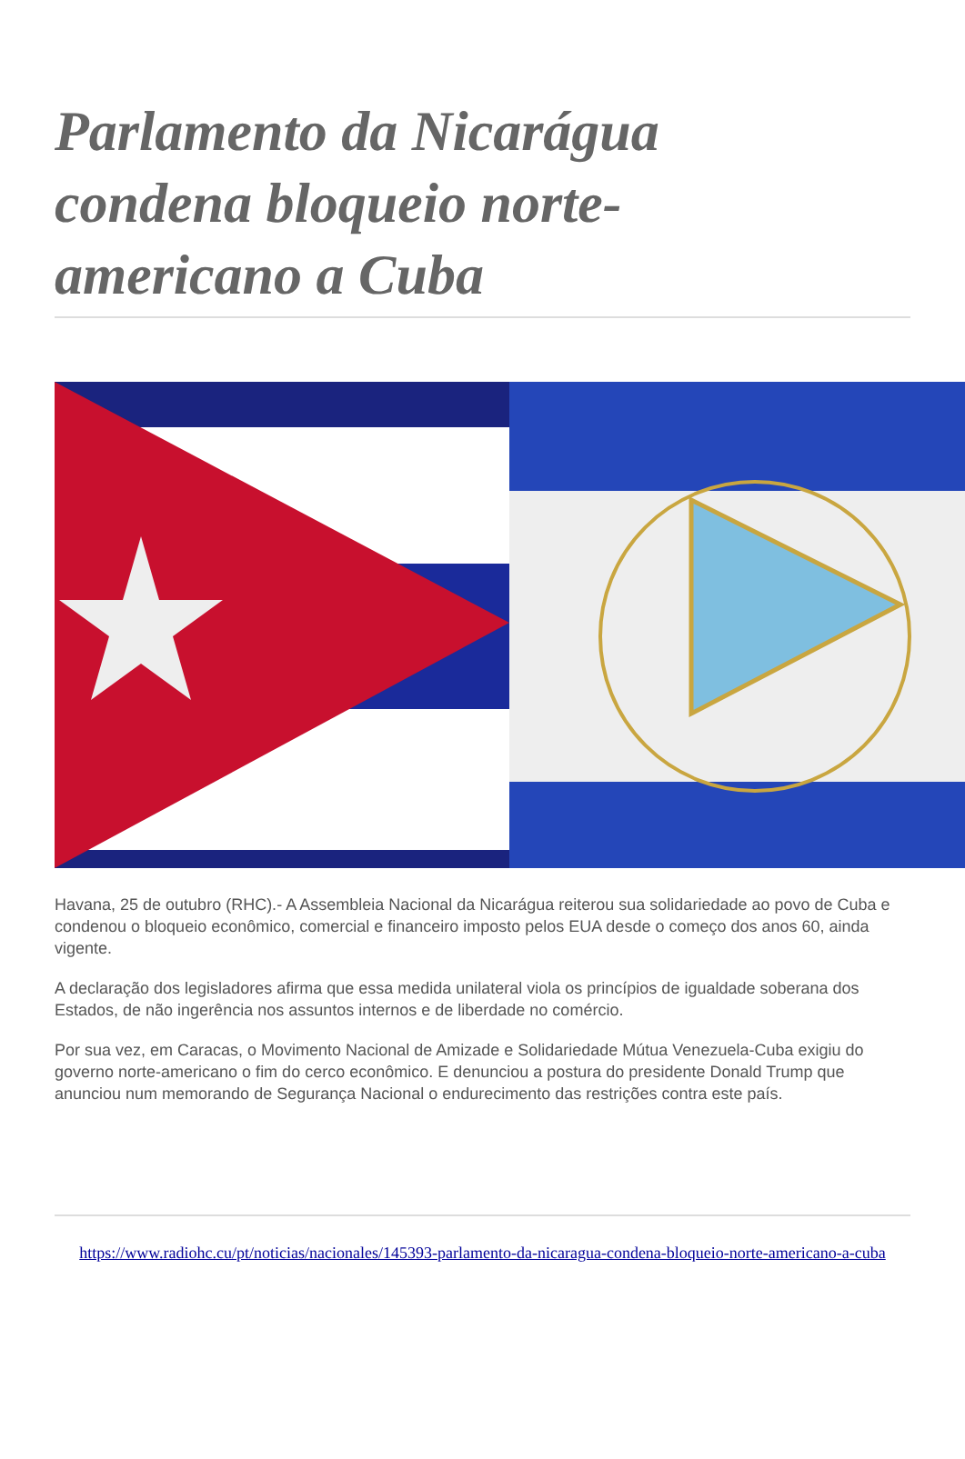Parlamento da Nicarágua condena bloqueio norte-americano a Cuba
Havana, 25 de outubro (RHC).- A Assembleia Nacional da Nicarágua reiterou sua solidariedade ao povo de Cuba e condenou o bloqueio econômico, comercial e financeiro imposto pelos EUA desde o começo dos anos 60, ainda vigente.
A declaração dos legisladores afirma que essa medida unilateral viola os princípios de igualdade soberana dos Estados, de não ingerência nos assuntos internos e de liberdade no comércio.
Por sua vez, em Caracas, o Movimento Nacional de Amizade e Solidariedade Mútua Venezuela-Cuba exigiu do governo norte-americano o fim do cerco econômico. E denunciou a postura do presidente Donald Trump que anunciou num memorando de Segurança Nacional o endurecimento das restrições contra este país.
https://www.radiohc.cu/pt/noticias/nacionales/145393-parlamento-da-nicaragua-condena-bloqueio-norte-americano-a-cuba